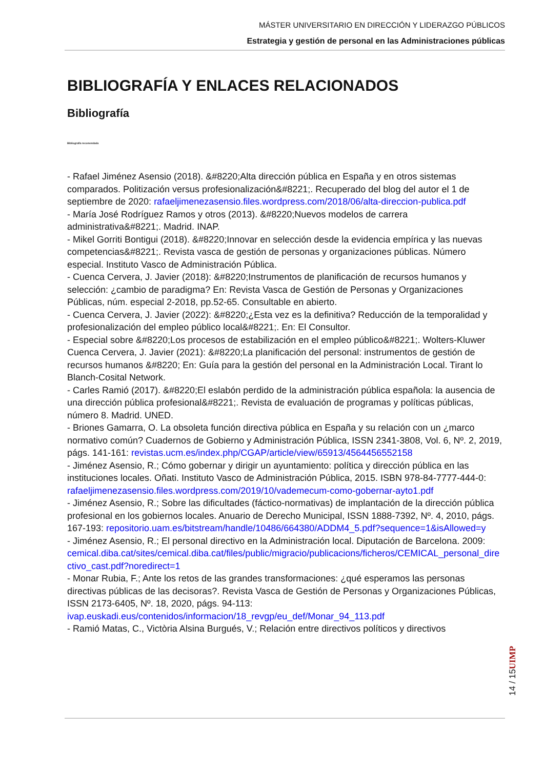MÁSTER UNIVERSITARIO EN DIRECCIÓN Y LIDERAZGO PÚBLICOS
Estrategia y gestión de personal en las Administraciones públicas
BIBLIOGRAFÍA Y ENLACES RELACIONADOS
Bibliografía
Bibliografía recomendada
- Rafael Jiménez Asensio (2018). &#8220;Alta dirección pública en España y en otros sistemas comparados. Politización versus profesionalización&#8221;. Recuperado del blog del autor el 1 de septiembre de 2020: rafaeljimenezasensio.files.wordpress.com/2018/06/alta-direccion-publica.pdf
- María José Rodríguez Ramos y otros (2013). &#8220;Nuevos modelos de carrera administrativa&#8221;. Madrid. INAP.
- Mikel Gorriti Bontigui (2018). &#8220;Innovar en selección desde la evidencia empírica y las nuevas competencias&#8221;. Revista vasca de gestión de personas y organizaciones públicas. Número especial. Instituto Vasco de Administración Pública.
- Cuenca Cervera, J. Javier (2018): &#8220;Instrumentos de planificación de recursos humanos y selección: ¿cambio de paradigma? En: Revista Vasca de Gestión de Personas y Organizaciones Públicas, núm. especial 2-2018, pp.52-65. Consultable en abierto.
- Cuenca Cervera, J. Javier (2022): &#8220;¿Esta vez es la definitiva? Reducción de la temporalidad y profesionalización del empleo público local&#8221;. En: El Consultor.
- Especial sobre &#8220;Los procesos de estabilización en el empleo público&#8221;. Wolters-Kluwer Cuenca Cervera, J. Javier (2021): &#8220;La planificación del personal: instrumentos de gestión de recursos humanos &#8220; En: Guía para la gestión del personal en la Administración Local. Tirant lo Blanch-Cosital Network.
- Carles Ramió (2017). &#8220;El eslabón perdido de la administración pública española: la ausencia de una dirección pública profesional&#8221;. Revista de evaluación de programas y políticas públicas, número 8. Madrid. UNED.
- Briones Gamarra, O. La obsoleta función directiva pública en España y su relación con un ¿marco normativo común? Cuadernos de Gobierno y Administración Pública, ISSN 2341-3808, Vol. 6, Nº. 2, 2019, págs. 141-161: revistas.ucm.es/index.php/CGAP/article/view/65913/4564456552158
- Jiménez Asensio, R.; Cómo gobernar y dirigir un ayuntamiento: política y dirección pública en las instituciones locales. Oñati. Instituto Vasco de Administración Pública, 2015. ISBN 978-84-7777-444-0: rafaeljimenezasensio.files.wordpress.com/2019/10/vademecum-como-gobernar-ayto1.pdf
- Jiménez Asensio, R.; Sobre las dificultades (fáctico-normativas) de implantación de la dirección pública profesional en los gobiernos locales. Anuario de Derecho Municipal, ISSN 1888-7392, Nº. 4, 2010, págs. 167-193: repositorio.uam.es/bitstream/handle/10486/664380/ADDM4_5.pdf?sequence=1&isAllowed=y
- Jiménez Asensio, R.; El personal directivo en la Administración local. Diputación de Barcelona. 2009: cemical.diba.cat/sites/cemical.diba.cat/files/public/migracio/publicacions/ficheros/CEMICAL_personal_directivo_cast.pdf?noredirect=1
- Monar Rubia, F.; Ante los retos de las grandes transformaciones: ¿qué esperamos las personas directivas públicas de las decisoras?. Revista Vasca de Gestión de Personas y Organizaciones Públicas, ISSN 2173-6405, Nº. 18, 2020, págs. 94-113: ivap.euskadi.eus/contenidos/informacion/18_revgp/eu_def/Monar_94_113.pdf
- Ramió Matas, C., Victòria Alsina Burgués, V.; Relación entre directivos políticos y directivos
UIMP
14 / 15